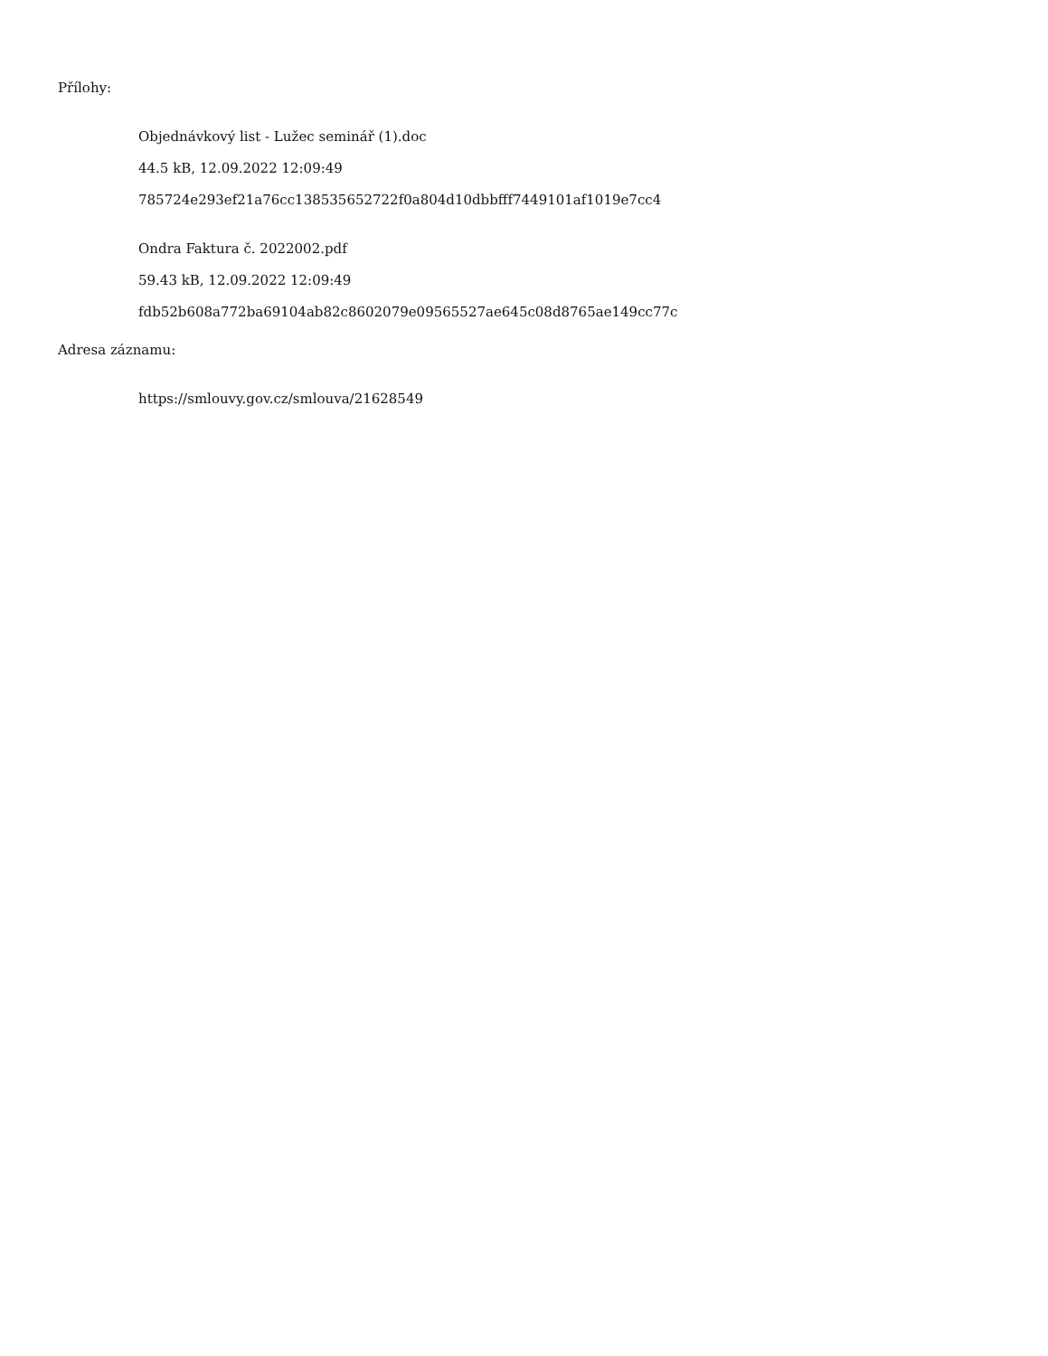Přílohy:
Objednávkový list - Lužec seminář (1).doc
44.5 kB, 12.09.2022 12:09:49
785724e293ef21a76cc138535652722f0a804d10dbbfff7449101af1019e7cc4
Ondra Faktura č. 2022002.pdf
59.43 kB, 12.09.2022 12:09:49
fdb52b608a772ba69104ab82c8602079e09565527ae645c08d8765ae149cc77c
Adresa záznamu:
https://smlouvy.gov.cz/smlouva/21628549